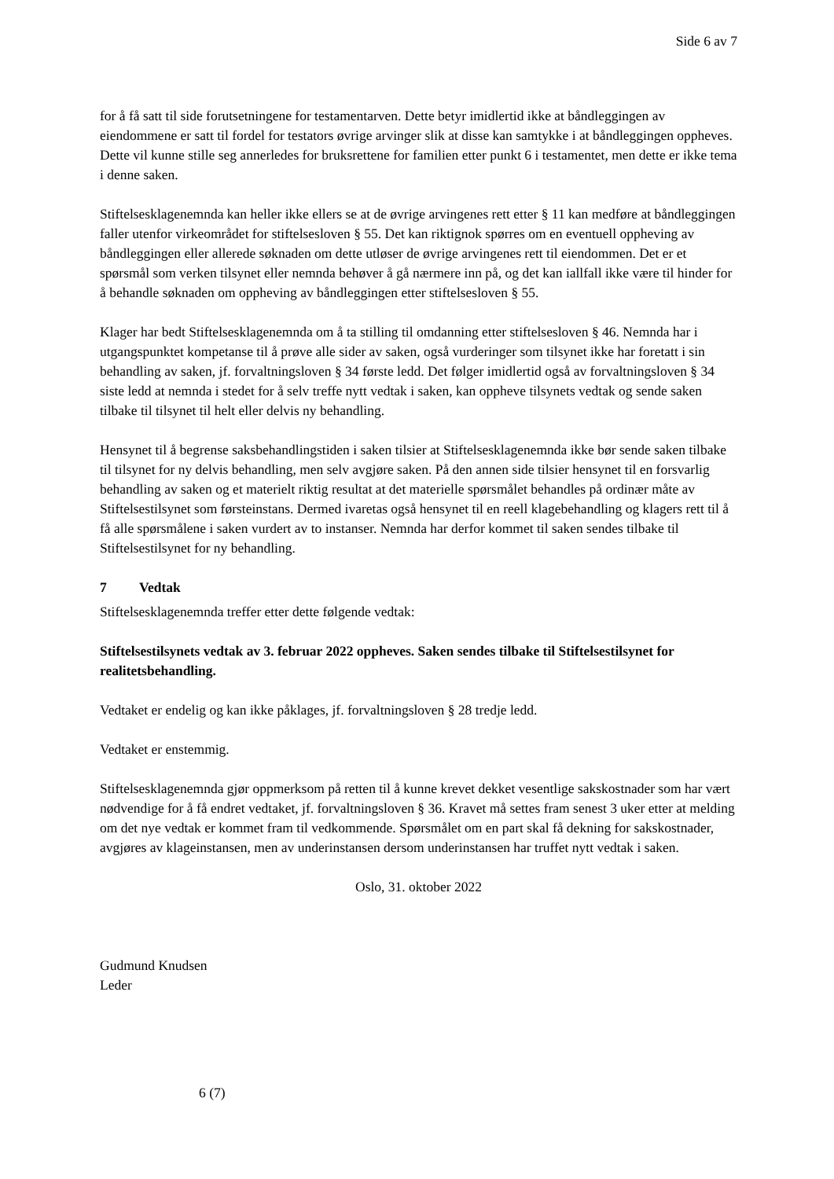Side 6 av 7
for å få satt til side forutsetningene for testamentarven. Dette betyr imidlertid ikke at båndleggingen av eiendommene er satt til fordel for testators øvrige arvinger slik at disse kan samtykke i at båndleggingen oppheves. Dette vil kunne stille seg annerledes for bruksrettene for familien etter punkt 6 i testamentet, men dette er ikke tema i denne saken.
Stiftelsesklagenemnda kan heller ikke ellers se at de øvrige arvingenes rett etter § 11 kan medføre at båndleggingen faller utenfor virkeområdet for stiftelsesloven § 55. Det kan riktignok spørres om en eventuell oppheving av båndleggingen eller allerede søknaden om dette utløser de øvrige arvingenes rett til eiendommen. Det er et spørsmål som verken tilsynet eller nemnda behøver å gå nærmere inn på, og det kan iallfall ikke være til hinder for å behandle søknaden om oppheving av båndleggingen etter stiftelsesloven § 55.
Klager har bedt Stiftelsesklagenemnda om å ta stilling til omdanning etter stiftelsesloven § 46. Nemnda har i utgangspunktet kompetanse til å prøve alle sider av saken, også vurderinger som tilsynet ikke har foretatt i sin behandling av saken, jf. forvaltningsloven § 34 første ledd. Det følger imidlertid også av forvaltningsloven § 34 siste ledd at nemnda i stedet for å selv treffe nytt vedtak i saken, kan oppheve tilsynets vedtak og sende saken tilbake til tilsynet til helt eller delvis ny behandling.
Hensynet til å begrense saksbehandlingstiden i saken tilsier at Stiftelsesklagenemnda ikke bør sende saken tilbake til tilsynet for ny delvis behandling, men selv avgjøre saken. På den annen side tilsier hensynet til en forsvarlig behandling av saken og et materielt riktig resultat at det materielle spørsmålet behandles på ordinær måte av Stiftelsestilsynet som førsteinstans. Dermed ivaretas også hensynet til en reell klagebehandling og klagers rett til å få alle spørsmålene i saken vurdert av to instanser. Nemnda har derfor kommet til saken sendes tilbake til Stiftelsestilsynet for ny behandling.
7 Vedtak
Stiftelsesklagenemnda treffer etter dette følgende vedtak:
Stiftelsestilsynets vedtak av 3. februar 2022 oppheves. Saken sendes tilbake til Stiftelsestilsynet for realitetsbehandling.
Vedtaket er endelig og kan ikke påklages, jf. forvaltningsloven § 28 tredje ledd.
Vedtaket er enstemmig.
Stiftelsesklagenemnda gjør oppmerksom på retten til å kunne krevet dekket vesentlige sakskostnader som har vært nødvendige for å få endret vedtaket, jf. forvaltningsloven § 36. Kravet må settes fram senest 3 uker etter at melding om det nye vedtak er kommet fram til vedkommende. Spørsmålet om en part skal få dekning for sakskostnader, avgjøres av klageinstansen, men av underinstansen dersom underinstansen har truffet nytt vedtak i saken.
Oslo, 31. oktober 2022
Gudmund Knudsen
Leder
6 (7)